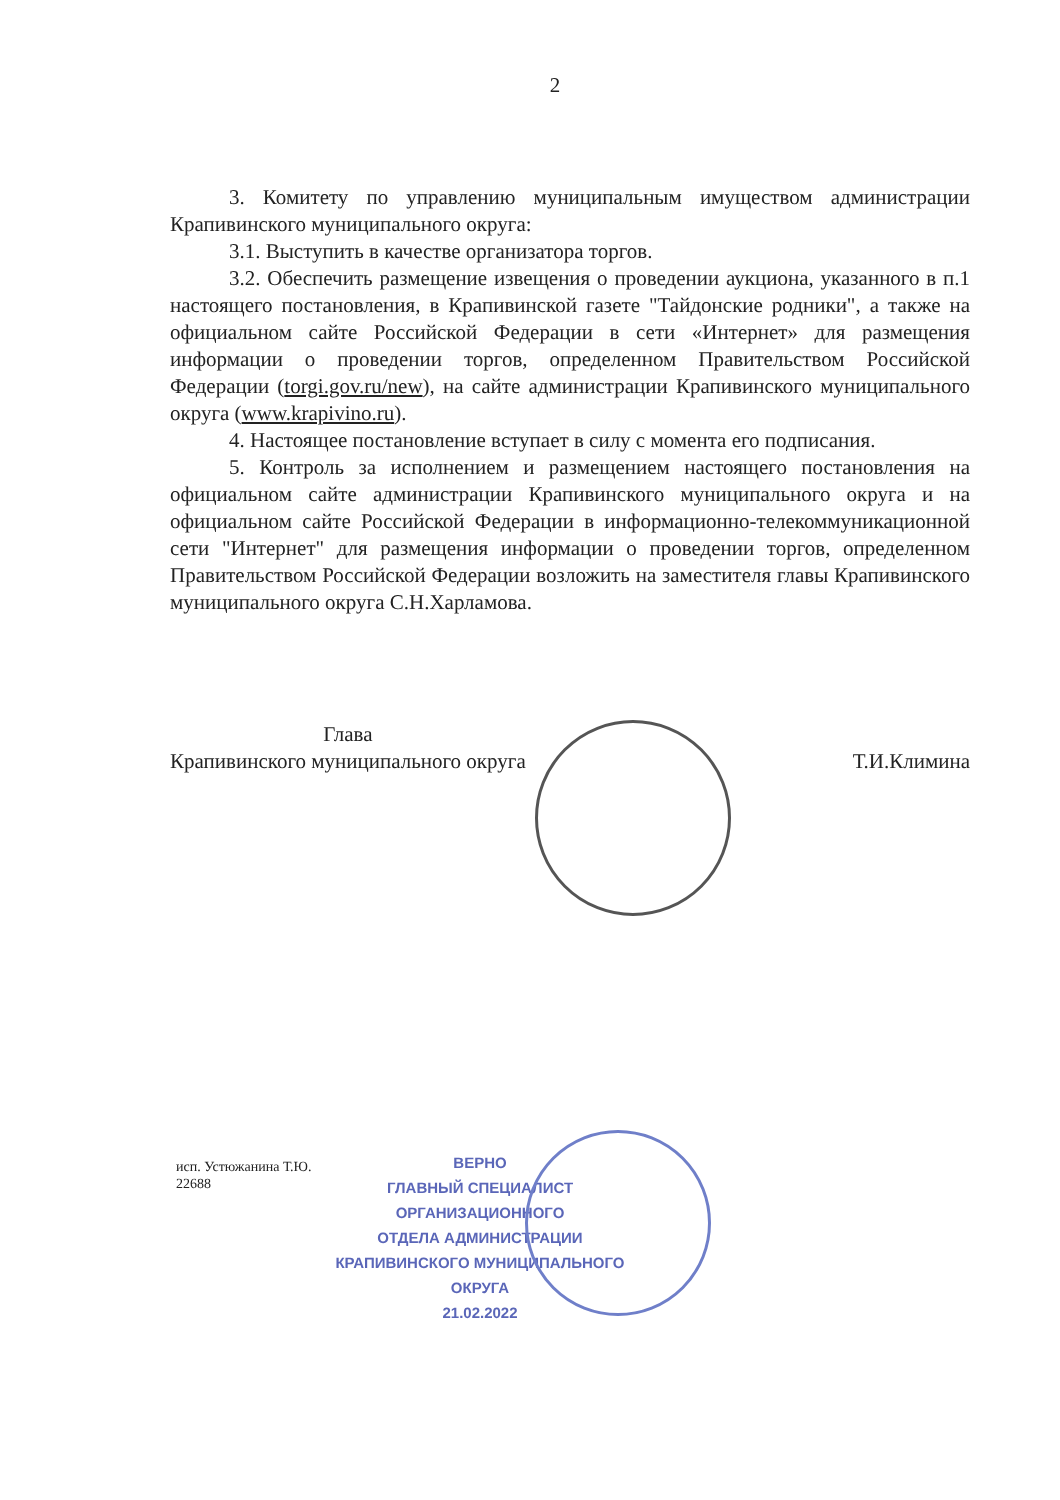2
3. Комитету по управлению муниципальным имуществом администрации Крапивинского муниципального округа:
3.1. Выступить в качестве организатора торгов.
3.2. Обеспечить размещение извещения о проведении аукциона, указанного в п.1 настоящего постановления, в Крапивинской газете "Тайдонские родники", а также на официальном сайте Российской Федерации в сети «Интернет» для размещения информации о проведении торгов, определенном Правительством Российской Федерации (torgi.gov.ru/new), на сайте администрации Крапивинского муниципального округа (www.krapivino.ru).
4. Настоящее постановление вступает в силу с момента его подписания.
5. Контроль за исполнением и размещением настоящего постановления на официальном сайте администрации Крапивинского муниципального округа и на официальном сайте Российской Федерации в информационно-телекоммуникационной сети "Интернет" для размещения информации о проведении торгов, определенном Правительством Российской Федерации возложить на заместителя главы Крапивинского муниципального округа С.Н.Харламова.
Глава
Крапивинского муниципального округа
Т.И.Климина
исп. Устюжанина Т.Ю.
22688
ВЕРНО
ГЛАВНЫЙ СПЕЦИАЛИСТ
ОРГАНИЗАЦИОННОГО
ОТДЕЛА АДМИНИСТРАЦИИ
КРАПИВИНСКОГО МУНИЦИПАЛЬНОГО ОКРУГА
21.02.2022